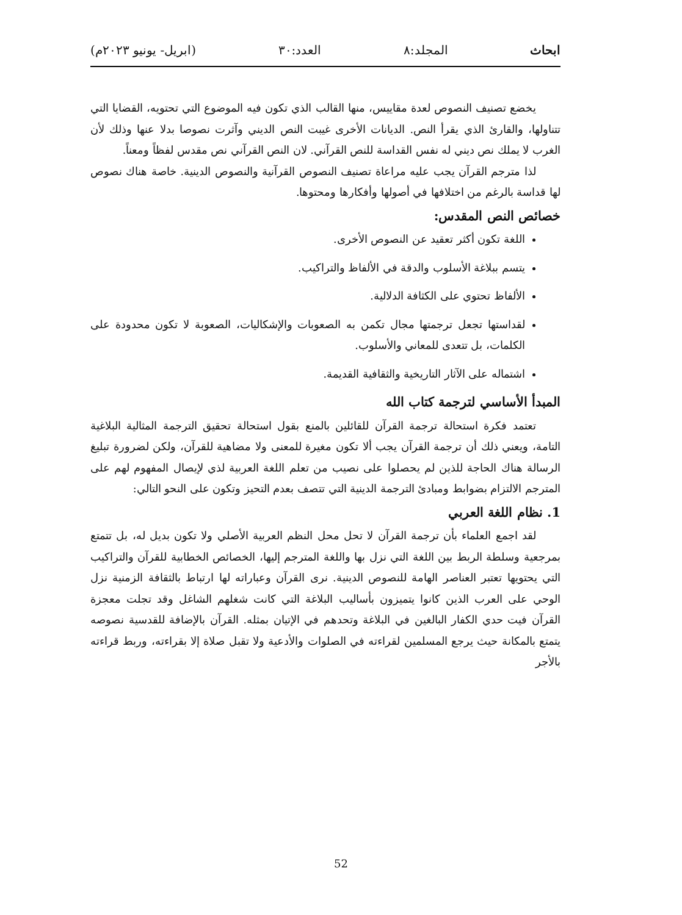ابحاث المجلد:٨ العدد:٣٠ (ابريل- يونيو ٢٠٢٣م)
يخضع تصنيف النصوص لعدة مقاييس، منها القالب الذي تكون فيه الموضوع التي تحتويه، القضايا التي تتناولها، والقارئ الذي يقرأ النص. الديانات الأخرى غيبت النص الديني وآثرت نصوصا بدلا عنها وذلك لأن الغرب لا يملك نص ديني له نفس القداسة للنص القرآني. لان النص القرآني نص مقدس لفظاً ومعناً.
لذا مترجم القرآن يجب عليه مراعاة تصنيف النصوص القرآنية والنصوص الدينية. خاصة هناك نصوص لها قداسة بالرغم من اختلافها في أصولها وأفكارها ومحتوها.
خصائص النص المقدس:
اللغة تكون أكثر تعقيد عن النصوص الأخرى.
يتسم ببلاغة الأسلوب والدقة في الألفاظ والتراكيب.
الألفاظ تحتوي على الكثافة الدلالية.
لقداستها تجعل ترجمتها مجال تكمن به الصعوبات والإشكاليات، الصعوبة لا تكون محدودة على الكلمات، بل تتعدى للمعاني والأسلوب.
اشتماله على الآثار التاريخية والثقافية القديمة.
المبدأ الأساسي لترجمة كتاب الله
تعتمد فكرة استحالة ترجمة القرآن للقائلين بالمنع بقول استحالة تحقيق الترجمة المثالية البلاغية التامة، ويعني ذلك أن ترجمة القرآن يجب ألا تكون مغيرة للمعنى ولا مضاهية للقرآن، ولكن لضرورة تبليغ الرسالة هناك الحاجة للذين لم يحصلوا على نصيب من تعلم اللغة العربية لذي لإيصال المفهوم لهم على المترجم الالتزام بضوابط ومبادئ الترجمة الدينية التي تتصف بعدم التحيز وتكون على النحو التالي:
1. نظام اللغة العربي
لقد اجمع العلماء بأن ترجمة القرآن لا تحل محل النظم العربية الأصلي ولا تكون بديل له، بل تتمتع بمرجعية وسلطة الربط بين اللغة التي نزل بها واللغة المترجم إليها، الخصائص الخطابية للقرآن والتراكيب التي يحتويها تعتبر العناصر الهامة للنصوص الدينية. نرى القرآن وعباراته لها ارتباط بالثقافة الزمنية نزل الوحي على العرب الذين كانوا يتميزون بأساليب البلاغة التي كانت شغلهم الشاغل وقد تجلت معجزة القرآن فيت حدي الكفار البالغين في البلاغة وتحدهم في الإتيان بمثله. القرآن بالإضافة للقدسية نصوصه يتمتع بالمكانة حيث يرجع المسلمين لقراءته في الصلوات والأدعية ولا تقبل صلاة إلا بقراءته، وربط قراءته بالأجر
52